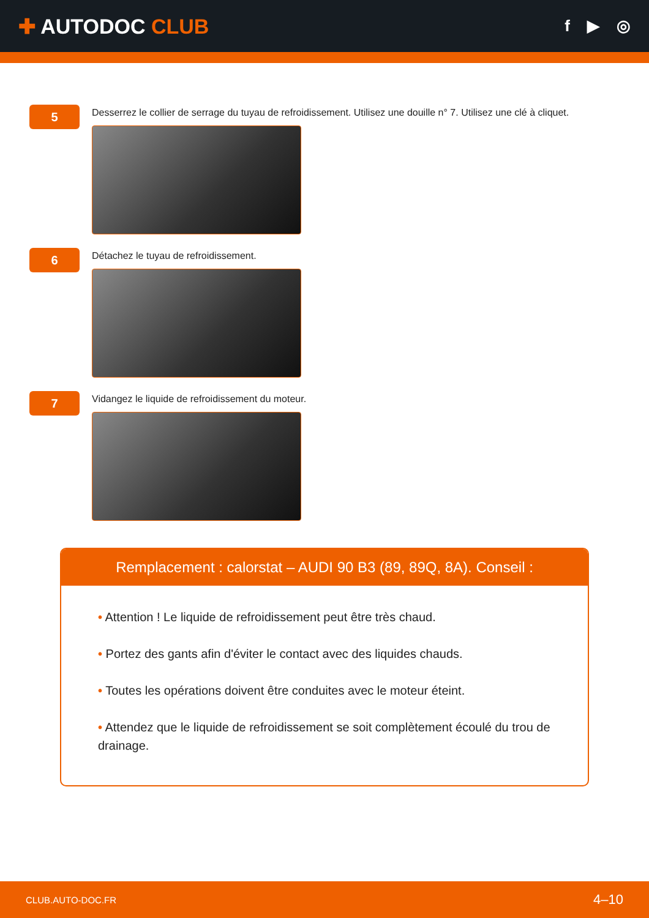✚ AUTODOC CLUB
f ▶ ◎
5
Desserrez le collier de serrage du tuyau de refroidissement. Utilisez une douille n° 7. Utilisez une clé à cliquet.
6
Détachez le tuyau de refroidissement.
7
Vidangez le liquide de refroidissement du moteur.
Remplacement : calorstat – AUDI 90 B3 (89, 89Q, 8A). Conseil :
• Attention ! Le liquide de refroidissement peut être très chaud.
• Portez des gants afin d'éviter le contact avec des liquides chauds.
• Toutes les opérations doivent être conduites avec le moteur éteint.
• Attendez que le liquide de refroidissement se soit complètement écoulé du trou de drainage.
CLUB.AUTO-DOC.FR 4–10